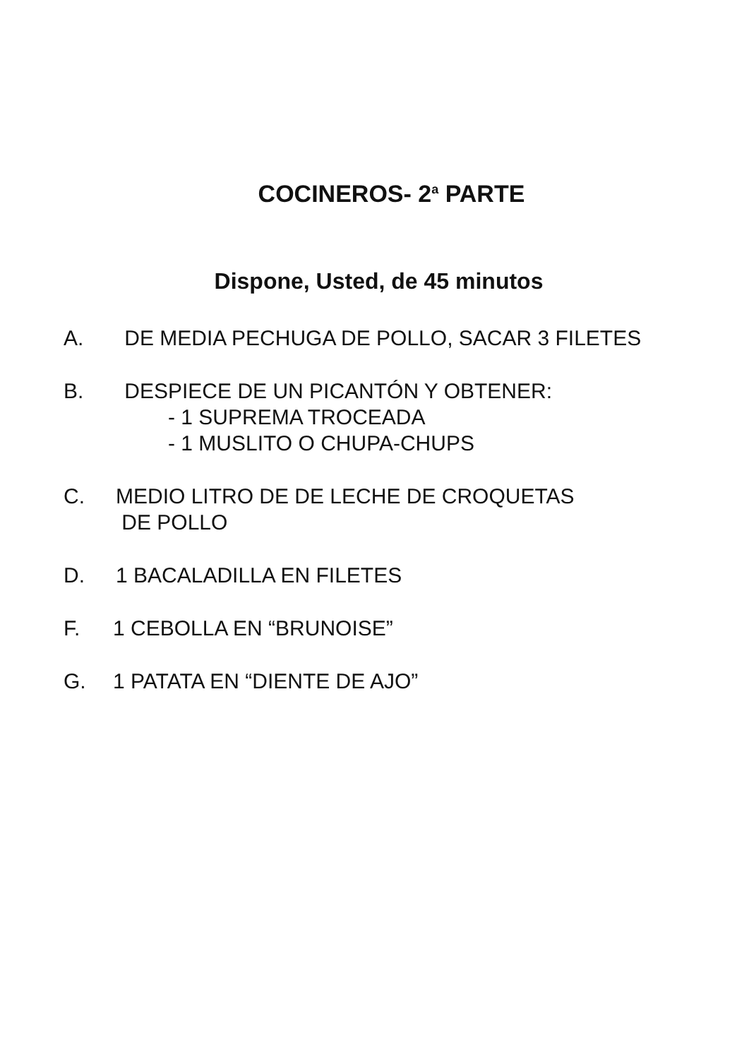COCINEROS- 2<sup>a</sup> PARTE
Dispone, Usted, de 45 minutos
A. DE MEDIA PECHUGA DE POLLO, SACAR 3 FILETES
B. DESPIECE DE UN PICANTÓN Y OBTENER:
- 1 SUPREMA TROCEADA
- 1 MUSLITO O CHUPA-CHUPS
C. MEDIO LITRO DE DE LECHE DE CROQUETAS
DE POLLO
D. 1 BACALADILLA EN FILETES
F. 1 CEBOLLA EN “BRUNOISE”
G. 1 PATATA EN “DIENTE DE AJO”